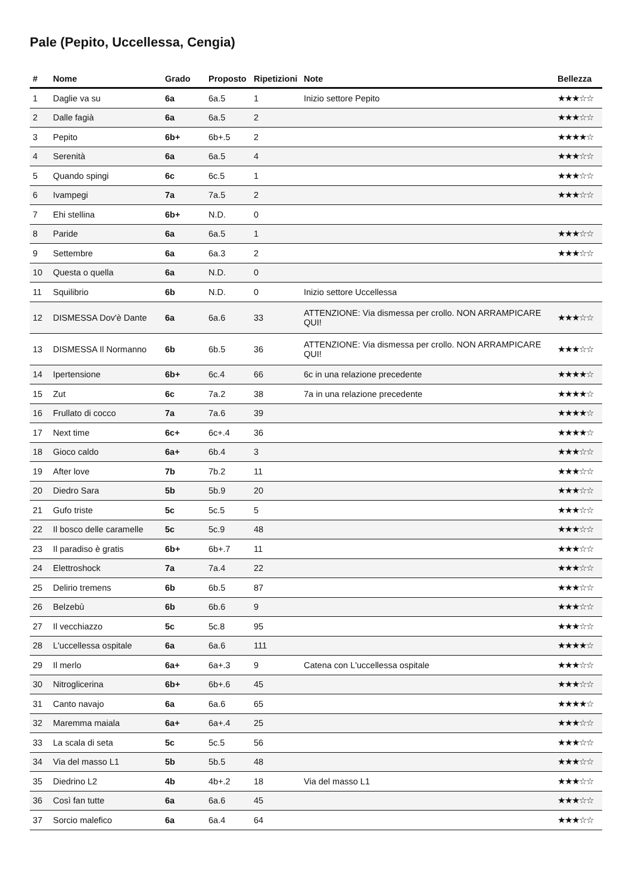Pale (Pepito, Uccellessa, Cengia)
| # | Nome | Grado | Proposto | Ripetizioni | Note | Bellezza |
| --- | --- | --- | --- | --- | --- | --- |
| 1 | Daglie va su | 6a | 6a.5 | 1 | Inizio settore Pepito | ★★★☆☆ |
| 2 | Dalle fagià | 6a | 6a.5 | 2 | | ★★★☆☆ |
| 3 | Pepito | 6b+ | 6b+.5 | 2 | | ★★★★☆ |
| 4 | Serenità | 6a | 6a.5 | 4 | | ★★★☆☆ |
| 5 | Quando spingi | 6c | 6c.5 | 1 | | ★★★☆☆ |
| 6 | Ivampegi | 7a | 7a.5 | 2 | | ★★★☆☆ |
| 7 | Ehi stellina | 6b+ | N.D. | 0 | | |
| 8 | Paride | 6a | 6a.5 | 1 | | ★★★☆☆ |
| 9 | Settembre | 6a | 6a.3 | 2 | | ★★★☆☆ |
| 10 | Questa o quella | 6a | N.D. | 0 | | |
| 11 | Squilibrio | 6b | N.D. | 0 | Inizio settore Uccellessa | |
| 12 | DISMESSA Dov'è Dante | 6a | 6a.6 | 33 | ATTENZIONE: Via dismessa per crollo. NON ARRAMPICARE QUI! | ★★★☆☆ |
| 13 | DISMESSA Il Normanno | 6b | 6b.5 | 36 | ATTENZIONE: Via dismessa per crollo. NON ARRAMPICARE QUI! | ★★★☆☆ |
| 14 | Ipertensione | 6b+ | 6c.4 | 66 | 6c in una relazione precedente | ★★★★☆ |
| 15 | Zut | 6c | 7a.2 | 38 | 7a in una relazione precedente | ★★★★☆ |
| 16 | Frullato di cocco | 7a | 7a.6 | 39 | | ★★★★☆ |
| 17 | Next time | 6c+ | 6c+.4 | 36 | | ★★★★☆ |
| 18 | Gioco caldo | 6a+ | 6b.4 | 3 | | ★★★☆☆ |
| 19 | After love | 7b | 7b.2 | 11 | | ★★★☆☆ |
| 20 | Diedro Sara | 5b | 5b.9 | 20 | | ★★★☆☆ |
| 21 | Gufo triste | 5c | 5c.5 | 5 | | ★★★☆☆ |
| 22 | Il bosco delle caramelle | 5c | 5c.9 | 48 | | ★★★☆☆ |
| 23 | Il paradiso è gratis | 6b+ | 6b+.7 | 11 | | ★★★☆☆ |
| 24 | Elettroshock | 7a | 7a.4 | 22 | | ★★★☆☆ |
| 25 | Delirio tremens | 6b | 6b.5 | 87 | | ★★★☆☆ |
| 26 | Belzebù | 6b | 6b.6 | 9 | | ★★★☆☆ |
| 27 | Il vecchiazzo | 5c | 5c.8 | 95 | | ★★★☆☆ |
| 28 | L'uccellessa ospitale | 6a | 6a.6 | 111 | | ★★★★☆ |
| 29 | Il merlo | 6a+ | 6a+.3 | 9 | Catena con L'uccellessa ospitale | ★★★☆☆ |
| 30 | Nitroglicerina | 6b+ | 6b+.6 | 45 | | ★★★☆☆ |
| 31 | Canto navajo | 6a | 6a.6 | 65 | | ★★★★☆ |
| 32 | Maremma maiala | 6a+ | 6a+.4 | 25 | | ★★★☆☆ |
| 33 | La scala di seta | 5c | 5c.5 | 56 | | ★★★☆☆ |
| 34 | Via del masso L1 | 5b | 5b.5 | 48 | | ★★★☆☆ |
| 35 | Diedrino L2 | 4b | 4b+.2 | 18 | Via del masso L1 | ★★★☆☆ |
| 36 | Così fan tutte | 6a | 6a.6 | 45 | | ★★★☆☆ |
| 37 | Sorcio malefico | 6a | 6a.4 | 64 | | ★★★☆☆ |